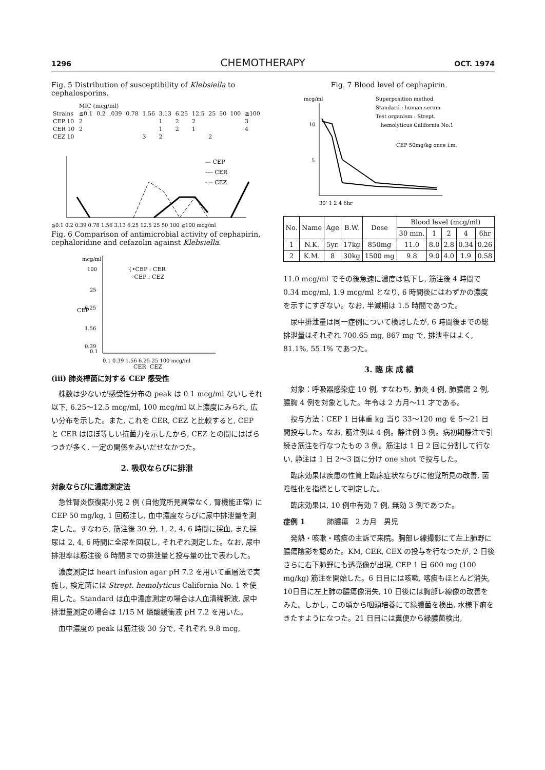1296 CHEMOTHERAPY OCT. 1974
Fig. 5 Distribution of susceptibility of Klebsiella to cephalosporins.
| | MIC (mcg/ml) | | | | | | | | | | | |
| Strains | ≦0.1 | 0.2 | .039 | 0.78 | 1.56 | 3.13 | 6.25 | 12.5 | 25 | 50 | 100 | ≧100 |
| CEP 10 | 2 | | | | | 1 | 2 | 2 | | | | 3 |
| CER 10 | 2 | | | | | 1 | 2 | 1 | | | | 4 |
| CEZ 10 | | | | | 3 | 2 | | | 2 | | | |
— CEP
---- CER
-.-- CEZ
≦0.1 0.2 0.39 0.78 1.56 3.13 6.25 12.5 25 50 100 ≧100 mcg/ml
Fig. 6 Comparison of antimicrobial activity of cephapirin, cephaloridine and cefazolin against Klebsiella.
mcg/ml
100
25
6.25
1.56
0.39
0.1
{•CEP : CER
◦CEP : CEZ
CEP
0.1 0.39 1.56 6.25 25 100 mcg/ml
CER, CEZ
(iii) 肺炎桿菌に対する CEP 感受性
株数は少ないが感受性分布の peak は 0.1 mcg/ml ないしそれ以下, 6.25～12.5 mcg/ml, 100 mcg/ml 以上濃度にみられ, 広い分布を示した。また, これを CER, CEZ と比較すると, CEP と CER はほぼ等しい抗菌力を示したから, CEZ との間にはばらつきが多く, 一定の関係をみいだせなかつた。
2. 吸収ならびに排泄
対象ならびに濃度測定法
急性腎炎恢復期小児 2 例 (自他覚所見異常なく, 腎機能正常) に CEP 50 mg/kg, 1 回筋注し, 血中濃度ならびに尿中排泄量を測定した。すなわち, 筋注後 30 分, 1, 2, 4, 6 時間に採血, また採尿は 2, 4, 6 時間に全尿を回収し, それぞれ測定した。なお, 尿中排泄率は筋注後 6 時間までの排泄量と投与量の比で表わした。
濃度測定は heart infusion agar pH 7.2 を用いて重層法で実施し, 検定菌には Strept. hemolyticus California No. 1 を使用した。Standard は血中濃度測定の場合は人血清稀釈液, 尿中排泄量測定の場合は 1/15 M 燐酸緩衝液 pH 7.2 を用いた。
血中濃度の peak は筋注後 30 分で, それぞれ 9.8 mcg,
Fig. 7 Blood level of cephapirin.
mcg/ml
10
5
Superposition method
Standard : human serum
Test organism : Strept.
hemolyticus California No.1
CEP 50mg/kg once i.m.
30' 1 2 4 6hr
| No. | Name | Age | B.W. | Dose | Blood level (mcg/ml) | | | | |
| --- | --- | --- | --- | --- | --- | --- | --- | --- | --- |
| | | | | | 30 min. | 1 | 2 | 4 | 6hr |
| 1 | N.K. | 5yr. | 17kg | 850mg | 11.0 | 8.0 | 2.8 | 0.34 | 0.26 |
| 2 | K.M. | 8 | 30kg | 1500 mg | 9.8 | 9.0 | 4.0 | 1.9 | 0.58 |
11.0 mcg/ml でその後急速に濃度は低下し, 筋注後 4 時間で 0.34 mcg/ml, 1.9 mcg/ml となり, 6 時間後にはわずかの濃度を示すにすぎない。なお, 半減期は 1.5 時間であつた。
尿中排泄量は同一症例について検討したが, 6 時間後までの総排泄量はそれぞれ 700.65 mg, 867 mg で, 排泄率はよく, 81.1%, 55.1% であつた。
3. 臨 床 成 績
対象：呼吸器感染症 10 例, すなわち, 肺炎 4 例, 肺膿瘍 2 例, 膿胸 4 例を対象とした。年令は 2 カ月～11 才である。
投与方法：CEP 1 日体重 kg 当り 33～120 mg を 5～21 日間投与した。なお, 筋注例は 4 例。静注例 3 例。病初期静注で引続き筋注を行なつたもの 3 例。筋注は 1 日 2 回に分割して行ない, 静注は 1 日 2～3 回に分け one shot で投与した。
臨床効果は疾患の性質上臨床症状ならびに他覚所見の改善, 菌陰性化を指標として判定した。
臨床効果は, 10 例中有効 7 例, 無効 3 例であつた。
症例 1　　　肺膿瘍　2 カ月　男児
発熱・咳嗽・喀痰の主訴で来院。胸部レ線撮影にて左上肺野に膿瘍陰影を認めた。KM, CER, CEX の投与を行なつたが, 2 日後さらに右下肺野にも透亮像が出現, CEP 1 日 600 mg (100 mg/kg) 筋注を開始した。6 日目には咳嗽, 喀痰もほとんど消失, 10日目に左上肺の膿瘍像消失, 10 日後には胸部レ線像の改善をみた。しかし, この頃から咽頭培養にて緑膿菌を検出, 水様下痢をきたすようになつた。21 日目には糞便から緑膿菌検出,